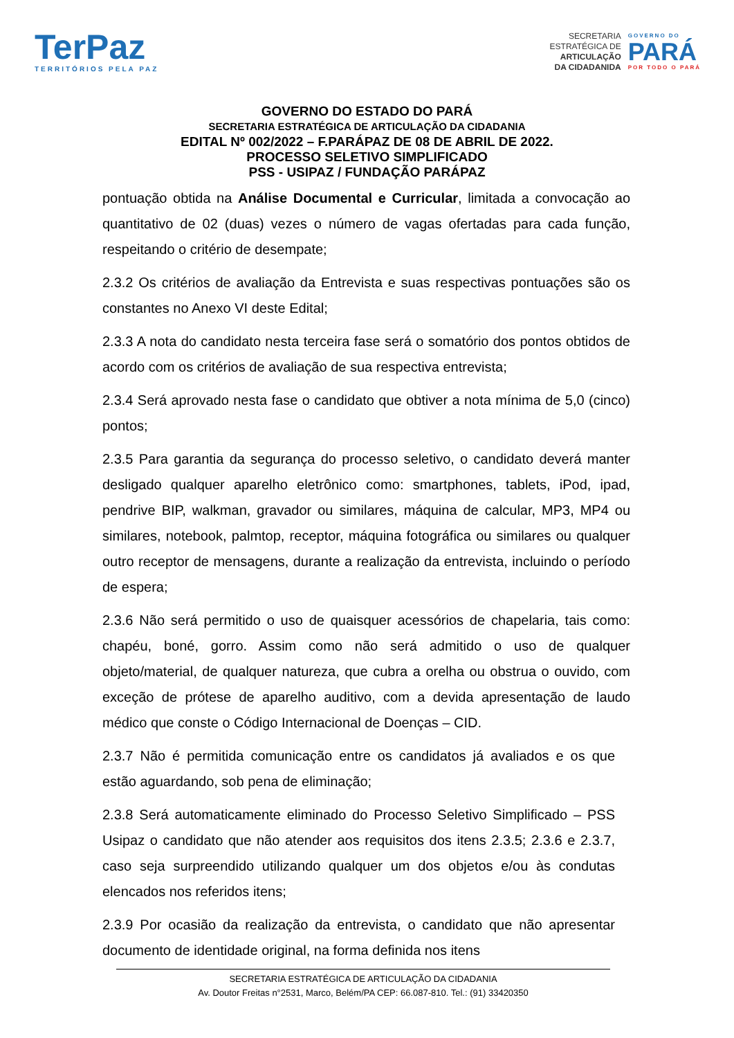TerPaz
TERRITÓRIOS PELA PAZ
SECRETARIA
ESTRATÉGICA DE
ARTICULAÇÃO
DA CIDADANIDA
GOVERNO DO
PARÁ
POR TODO O PARÁ
GOVERNO DO ESTADO DO PARÁ
SECRETARIA ESTRATÉGICA DE ARTICULAÇÃO DA CIDADANIA
EDITAL Nº 002/2022 – F.PARÁPAZ DE 08 DE ABRIL DE 2022.
PROCESSO SELETIVO SIMPLIFICADO
PSS - USIPAZ / FUNDAÇÃO PARÁPAZ
pontuação obtida na Análise Documental e Curricular, limitada a convocação ao quantitativo de 02 (duas) vezes o número de vagas ofertadas para cada função, respeitando o critério de desempate;
2.3.2 Os critérios de avaliação da Entrevista e suas respectivas pontuações são os constantes no Anexo VI deste Edital;
2.3.3 A nota do candidato nesta terceira fase será o somatório dos pontos obtidos de acordo com os critérios de avaliação de sua respectiva entrevista;
2.3.4 Será aprovado nesta fase o candidato que obtiver a nota mínima de 5,0 (cinco) pontos;
2.3.5 Para garantia da segurança do processo seletivo, o candidato deverá manter desligado qualquer aparelho eletrônico como: smartphones, tablets, iPod, ipad, pendrive BIP, walkman, gravador ou similares, máquina de calcular, MP3, MP4 ou similares, notebook, palmtop, receptor, máquina fotográfica ou similares ou qualquer outro receptor de mensagens, durante a realização da entrevista, incluindo o período de espera;
2.3.6 Não será permitido o uso de quaisquer acessórios de chapelaria, tais como: chapéu, boné, gorro. Assim como não será admitido o uso de qualquer objeto/material, de qualquer natureza, que cubra a orelha ou obstrua o ouvido, com exceção de prótese de aparelho auditivo, com a devida apresentação de laudo médico que conste o Código Internacional de Doenças – CID.
2.3.7 Não é permitida comunicação entre os candidatos já avaliados e os que estão aguardando, sob pena de eliminação;
2.3.8 Será automaticamente eliminado do Processo Seletivo Simplificado – PSS Usipaz o candidato que não atender aos requisitos dos itens 2.3.5; 2.3.6 e 2.3.7, caso seja surpreendido utilizando qualquer um dos objetos e/ou às condutas elencados nos referidos itens;
2.3.9 Por ocasião da realização da entrevista, o candidato que não apresentar documento de identidade original, na forma definida nos itens
SECRETARIA ESTRATÉGICA DE ARTICULAÇÃO DA CIDADANIA
Av. Doutor Freitas n°2531, Marco, Belém/PA CEP: 66.087-810. Tel.: (91) 33420350